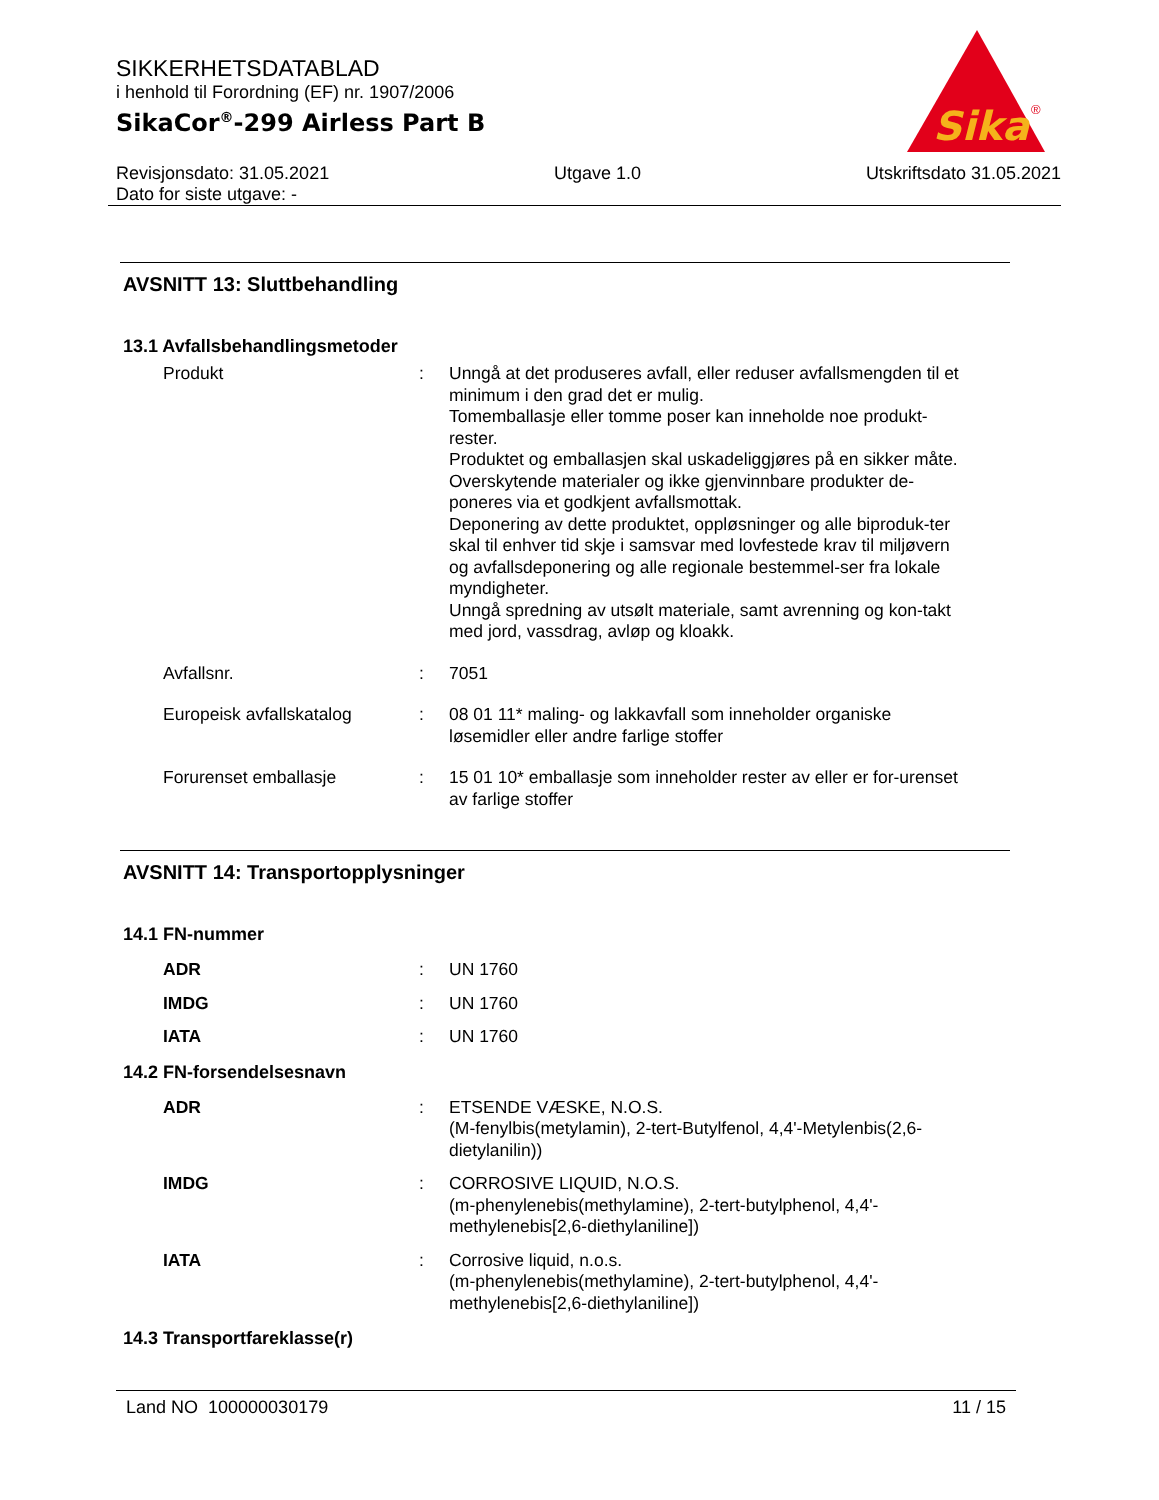SIKKERHETSDATABLAD
i henhold til Forordning (EF) nr. 1907/2006
SikaCor<sup>®</sup>-299 Airless Part B
Revisjonsdato: 31.05.2021
Dato for siste utgave: -
Utgave 1.0 Utskriftsdato 31.05.2021
Sika
®
AVSNITT 13: Sluttbehandling
13.1 Avfallsbehandlingsmetoder
Produkt : Unngå at det produseres avfall, eller reduser avfallsmengden til et minimum i den grad det er mulig.
Tomemballasje eller tomme poser kan inneholde noe produkt-rester.
Produktet og emballasjen skal uskadeliggjøres på en sikker måte.
Overskytende materialer og ikke gjenvinnbare produkter de-poneres via et godkjent avfallsmottak.
Deponering av dette produktet, oppløsninger og alle biproduk-ter skal til enhver tid skje i samsvar med lovfestede krav til miljøvern og avfallsdeponering og alle regionale bestemmel-ser fra lokale myndigheter.
Unngå spredning av utsølt materiale, samt avrenning og kon-takt med jord, vassdrag, avløp og kloakk.
Avfallsnr. : 7051
Europeisk avfallskatalog : 08 01 11* maling- og lakkavfall som inneholder organiske løsemidler eller andre farlige stoffer
Forurenset emballasje : 15 01 10* emballasje som inneholder rester av eller er for-urenset av farlige stoffer
AVSNITT 14: Transportopplysninger
14.1 FN-nummer
ADR : UN 1760
IMDG : UN 1760
IATA : UN 1760
14.2 FN-forsendelsesnavn
ADR : ETSENDE VÆSKE, N.O.S.
(M-fenylbis(metylamin), 2-tert-Butylfenol, 4,4'-Metylenbis(2,6-dietylanilin))
IMDG : CORROSIVE LIQUID, N.O.S.
(m-phenylenebis(methylamine), 2-tert-butylphenol, 4,4'-methylenebis[2,6-diethylaniline])
IATA : Corrosive liquid, n.o.s.
(m-phenylenebis(methylamine), 2-tert-butylphenol, 4,4'-methylenebis[2,6-diethylaniline])
14.3 Transportfareklasse(r)
Land NO 100000030179 11 / 15